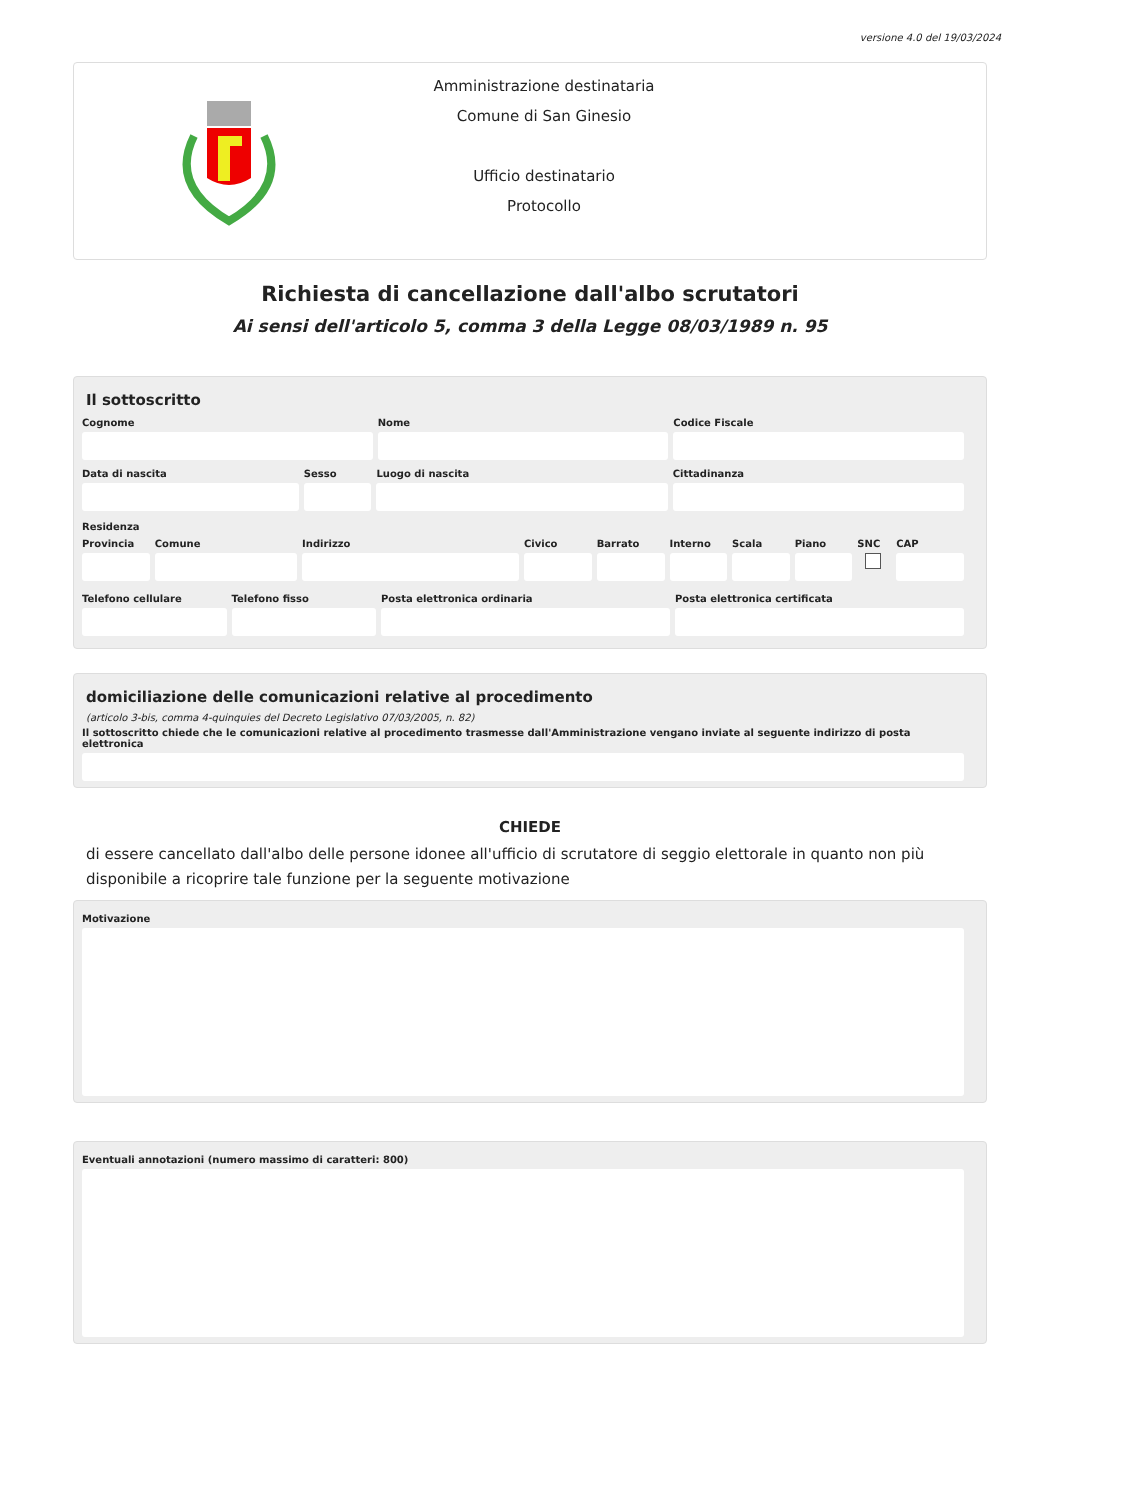versione 4.0 del 19/03/2024
Amministrazione destinataria
Comune di San Ginesio
Ufficio destinatario
Protocollo
Richiesta di cancellazione dall'albo scrutatori
Ai sensi dell'articolo 5, comma 3 della Legge 08/03/1989 n. 95
Il sottoscritto
Cognome Nome Codice Fiscale
Data di nascita Sesso Luogo di nascita Cittadinanza
Residenza
Provincia Comune Indirizzo Civico Barrato Interno Scala Piano SNC CAP
Telefono cellulare Telefono fisso Posta elettronica ordinaria Posta elettronica certificata
domiciliazione delle comunicazioni relative al procedimento
(articolo 3-bis, comma 4-quinquies del Decreto Legislativo 07/03/2005, n. 82)
Il sottoscritto chiede che le comunicazioni relative al procedimento trasmesse dall'Amministrazione vengano inviate al seguente indirizzo di posta elettronica
CHIEDE
di essere cancellato dall'albo delle persone idonee all'ufficio di scrutatore di seggio elettorale in quanto non più disponibile a ricoprire tale funzione per la seguente motivazione
Motivazione
Eventuali annotazioni (numero massimo di caratteri: 800)